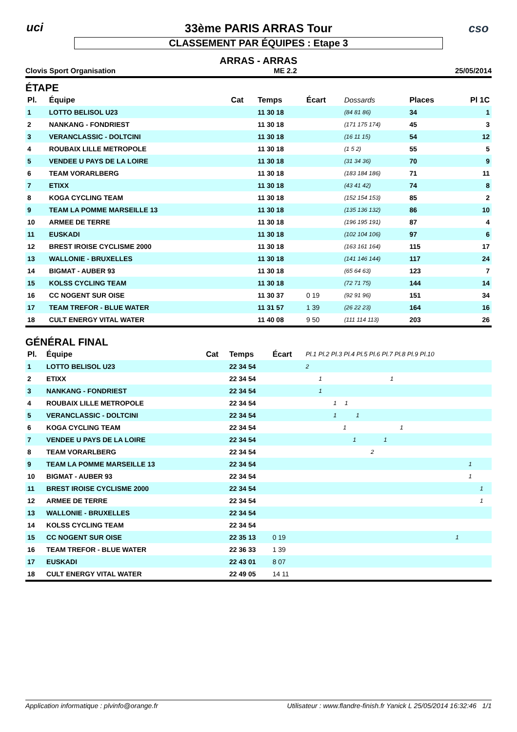uci cso
33ème PARIS ARRAS Tour
CLASSEMENT PAR ÉQUIPES : Etape 3
ARRAS - ARRAS
Clovis Sport Organisation ME 2.2 25/05/2014
ÉTAPE
| Pl. | Équipe | Cat | Temps | Écart | Dossards | Places | Pl 1C |
| --- | --- | --- | --- | --- | --- | --- | --- |
| 1 | LOTTO BELISOL U23 | | 11 30 18 | | (84 81 86) | 34 | 1 |
| 2 | NANKANG - FONDRIEST | | 11 30 18 | | (171 175 174) | 45 | 3 |
| 3 | VERANCLASSIC - DOLTCINI | | 11 30 18 | | (16 11 15) | 54 | 12 |
| 4 | ROUBAIX LILLE METROPOLE | | 11 30 18 | | (1 5 2) | 55 | 5 |
| 5 | VENDEE U PAYS DE LA LOIRE | | 11 30 18 | | (31 34 36) | 70 | 9 |
| 6 | TEAM VORARLBERG | | 11 30 18 | | (183 184 186) | 71 | 11 |
| 7 | ETIXX | | 11 30 18 | | (43 41 42) | 74 | 8 |
| 8 | KOGA CYCLING TEAM | | 11 30 18 | | (152 154 153) | 85 | 2 |
| 9 | TEAM LA POMME MARSEILLE 13 | | 11 30 18 | | (135 136 132) | 86 | 10 |
| 10 | ARMEE DE TERRE | | 11 30 18 | | (196 195 191) | 87 | 4 |
| 11 | EUSKADI | | 11 30 18 | | (102 104 106) | 97 | 6 |
| 12 | BREST IROISE CYCLISME 2000 | | 11 30 18 | | (163 161 164) | 115 | 17 |
| 13 | WALLONIE - BRUXELLES | | 11 30 18 | | (141 146 144) | 117 | 24 |
| 14 | BIGMAT - AUBER 93 | | 11 30 18 | | (65 64 63) | 123 | 7 |
| 15 | KOLSS CYCLING TEAM | | 11 30 18 | | (72 71 75) | 144 | 14 |
| 16 | CC NOGENT SUR OISE | | 11 30 37 | 0 19 | (92 91 96) | 151 | 34 |
| 17 | TEAM TREFOR - BLUE WATER | | 11 31 57 | 1 39 | (26 22 23) | 164 | 16 |
| 18 | CULT ENERGY VITAL WATER | | 11 40 08 | 9 50 | (111 114 113) | 203 | 26 |
GÉNÉRAL FINAL
| Pl. | Équipe | Cat | Temps | Écart | Pl.1 Pl.2 Pl.3 Pl.4 Pl.5 Pl.6 Pl.7 Pl.8 Pl.9 Pl.10 |
| --- | --- | --- | --- | --- | --- |
| 1 | LOTTO BELISOL U23 | | 22 34 54 | | 2 |
| 2 | ETIXX | | 22 34 54 | | 1 1 |
| 3 | NANKANG - FONDRIEST | | 22 34 54 | | 1 |
| 4 | ROUBAIX LILLE METROPOLE | | 22 34 54 | | 1 1 |
| 5 | VERANCLASSIC - DOLTCINI | | 22 34 54 | | 1 1 |
| 6 | KOGA CYCLING TEAM | | 22 34 54 | | 1 1 |
| 7 | VENDEE U PAYS DE LA LOIRE | | 22 34 54 | | 1 1 |
| 8 | TEAM VORARLBERG | | 22 34 54 | | 2 |
| 9 | TEAM LA POMME MARSEILLE 13 | | 22 34 54 | | 1 |
| 10 | BIGMAT - AUBER 93 | | 22 34 54 | | 1 |
| 11 | BREST IROISE CYCLISME 2000 | | 22 34 54 | | 1 |
| 12 | ARMEE DE TERRE | | 22 34 54 | | 1 |
| 13 | WALLONIE - BRUXELLES | | 22 34 54 | | |
| 14 | KOLSS CYCLING TEAM | | 22 34 54 | | |
| 15 | CC NOGENT SUR OISE | | 22 35 13 | 0 19 | 1 |
| 16 | TEAM TREFOR - BLUE WATER | | 22 36 33 | 1 39 | |
| 17 | EUSKADI | | 22 43 01 | 8 07 | |
| 18 | CULT ENERGY VITAL WATER | | 22 49 05 | 14 11 | |
Application informatique : plvinfo@orange.fr Utilisateur : www.flandre-finish.fr Yanick L 25/05/2014 16:32:46 1/1